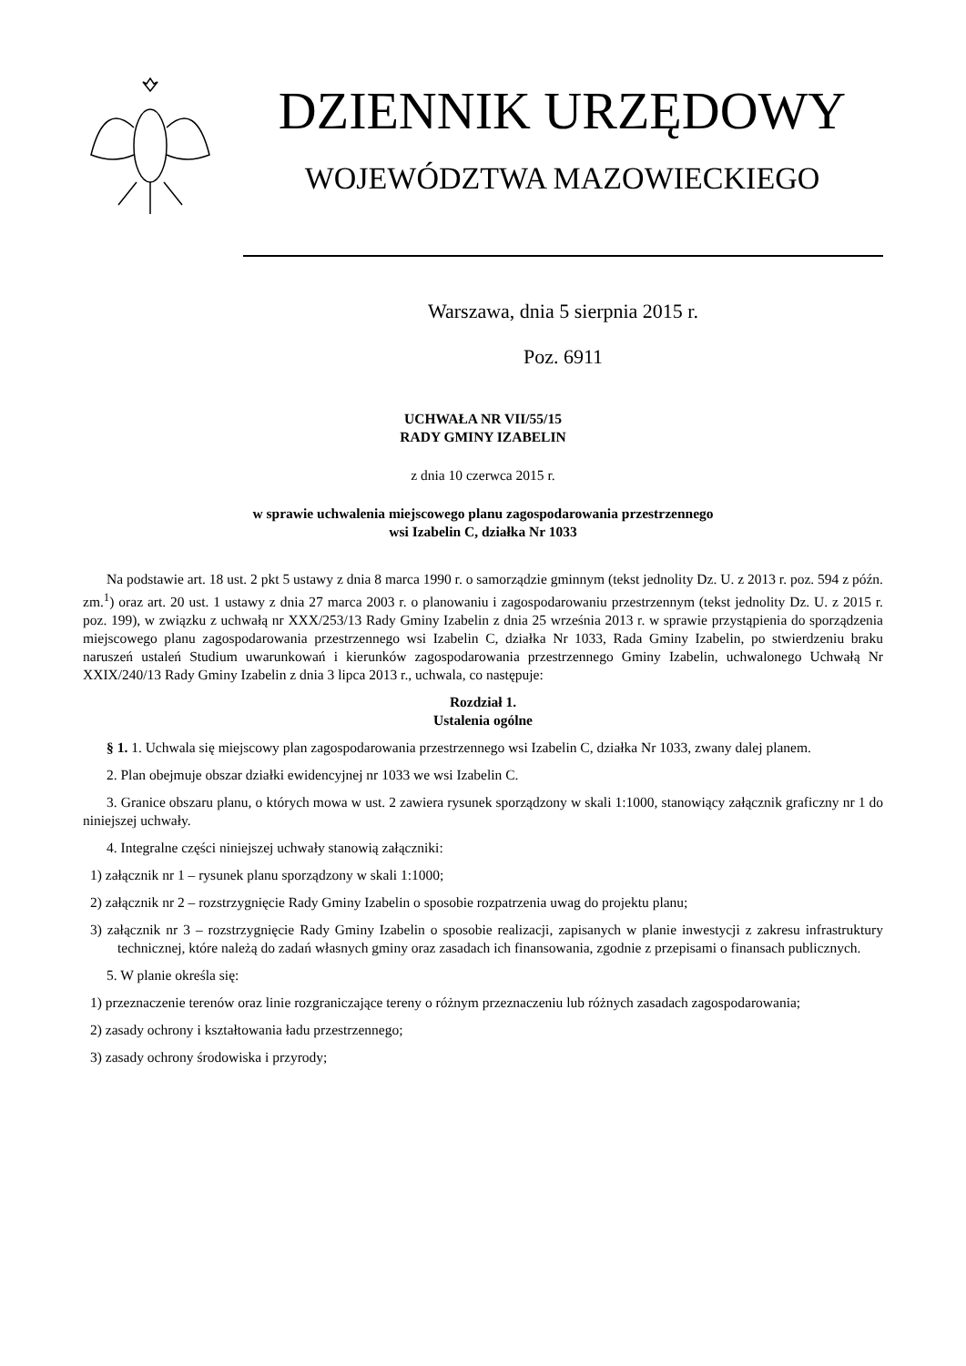DZIENNIK URZĘDOWY
WOJEWÓDZTWA MAZOWIECKIEGO
Warszawa, dnia 5 sierpnia 2015 r.
Poz. 6911
UCHWAŁA NR VII/55/15
RADY GMINY IZABELIN
z dnia 10 czerwca 2015 r.
w sprawie uchwalenia miejscowego planu zagospodarowania przestrzennego
wsi Izabelin C, działka Nr 1033
Na podstawie art. 18 ust. 2 pkt 5 ustawy z dnia 8 marca 1990 r. o samorządzie gminnym (tekst jednolity Dz. U. z 2013 r. poz. 594 z późn. zm.<sup>1</sup>) oraz art. 20 ust. 1 ustawy z dnia 27 marca 2003 r. o planowaniu i zagospodarowaniu przestrzennym (tekst jednolity Dz. U. z 2015 r. poz. 199), w związku z uchwałą nr XXX/253/13 Rady Gminy Izabelin z dnia 25 września 2013 r. w sprawie przystąpienia do sporządzenia miejscowego planu zagospodarowania przestrzennego wsi Izabelin C, działka Nr 1033, Rada Gminy Izabelin, po stwierdzeniu braku naruszeń ustaleń Studium uwarunkowań i kierunków zagospodarowania przestrzennego Gminy Izabelin, uchwalonego Uchwałą Nr XXIX/240/13 Rady Gminy Izabelin z dnia 3 lipca 2013 r., uchwala, co następuje:
Rozdział 1.
Ustalenia ogólne
§ 1. 1. Uchwala się miejscowy plan zagospodarowania przestrzennego wsi Izabelin C, działka Nr 1033, zwany dalej planem.
2. Plan obejmuje obszar działki ewidencyjnej nr 1033 we wsi Izabelin C.
3. Granice obszaru planu, o których mowa w ust. 2 zawiera rysunek sporządzony w skali 1:1000, stanowiący załącznik graficzny nr 1 do niniejszej uchwały.
4. Integralne części niniejszej uchwały stanowią załączniki:
1) załącznik nr 1 – rysunek planu sporządzony w skali 1:1000;
2) załącznik nr 2 – rozstrzygnięcie Rady Gminy Izabelin o sposobie rozpatrzenia uwag do projektu planu;
3) załącznik nr 3 – rozstrzygnięcie Rady Gminy Izabelin o sposobie realizacji, zapisanych w planie inwestycji z zakresu infrastruktury technicznej, które należą do zadań własnych gminy oraz zasadach ich finansowania, zgodnie z przepisami o finansach publicznych.
5. W planie określa się:
1) przeznaczenie terenów oraz linie rozgraniczające tereny o różnym przeznaczeniu lub różnych zasadach zagospodarowania;
2) zasady ochrony i kształtowania ładu przestrzennego;
3) zasady ochrony środowiska i przyrody;